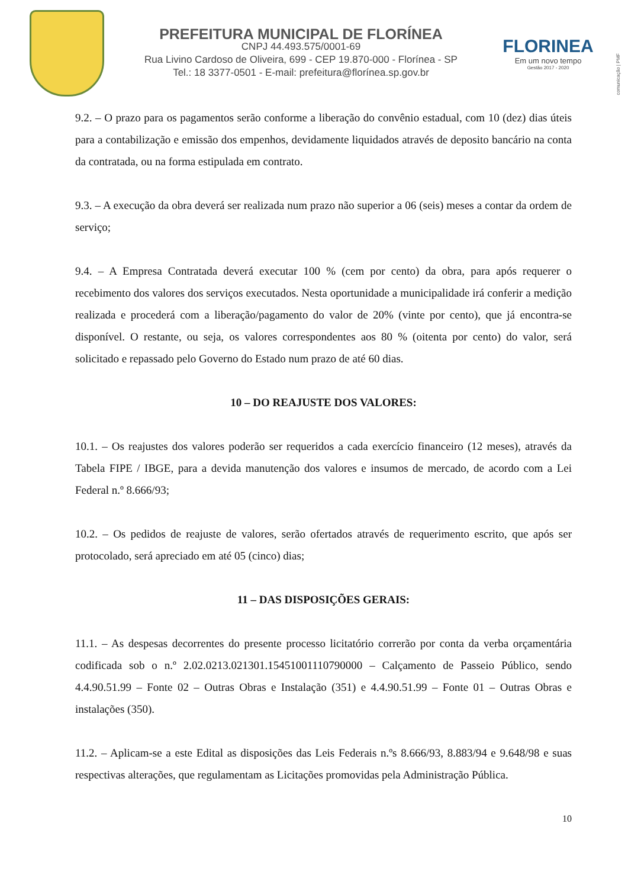PREFEITURA MUNICIPAL DE FLORÍNEA
CNPJ 44.493.575/0001-69
Rua Livino Cardoso de Oliveira, 699 - CEP 19.870-000 - Florínea - SP
Tel.: 18 3377-0501 - E-mail: prefeitura@florínea.sp.gov.br
FLORINEA
Em um novo tempo
Gestão 2017 - 2020
comunicação | PMF
9.2. – O prazo para os pagamentos serão conforme a liberação do convênio estadual, com 10 (dez) dias úteis para a contabilização e emissão dos empenhos, devidamente liquidados através de deposito bancário na conta da contratada, ou na forma estipulada em contrato.
9.3. – A execução da obra deverá ser realizada num prazo não superior a 06 (seis) meses a contar da ordem de serviço;
9.4. – A Empresa Contratada deverá executar 100 % (cem por cento) da obra, para após requerer o recebimento dos valores dos serviços executados. Nesta oportunidade a municipalidade irá conferir a medição realizada e procederá com a liberação/pagamento do valor de 20% (vinte por cento), que já encontra-se disponível. O restante, ou seja, os valores correspondentes aos 80 % (oitenta por cento) do valor, será solicitado e repassado pelo Governo do Estado num prazo de até 60 dias.
10 – DO REAJUSTE DOS VALORES:
10.1. – Os reajustes dos valores poderão ser requeridos a cada exercício financeiro (12 meses), através da Tabela FIPE / IBGE, para a devida manutenção dos valores e insumos de mercado, de acordo com a Lei Federal n.º 8.666/93;
10.2. – Os pedidos de reajuste de valores, serão ofertados através de requerimento escrito, que após ser protocolado, será apreciado em até 05 (cinco) dias;
11 – DAS DISPOSIÇÕES GERAIS:
11.1. – As despesas decorrentes do presente processo licitatório correrão por conta da verba orçamentária codificada sob o n.º 2.02.0213.021301.15451001110790000 – Calçamento de Passeio Público, sendo 4.4.90.51.99 – Fonte 02 – Outras Obras e Instalação (351) e 4.4.90.51.99 – Fonte 01 – Outras Obras e instalações (350).
11.2. – Aplicam-se a este Edital as disposições das Leis Federais n.ºs 8.666/93, 8.883/94 e 9.648/98 e suas respectivas alterações, que regulamentam as Licitações promovidas pela Administração Pública.
10